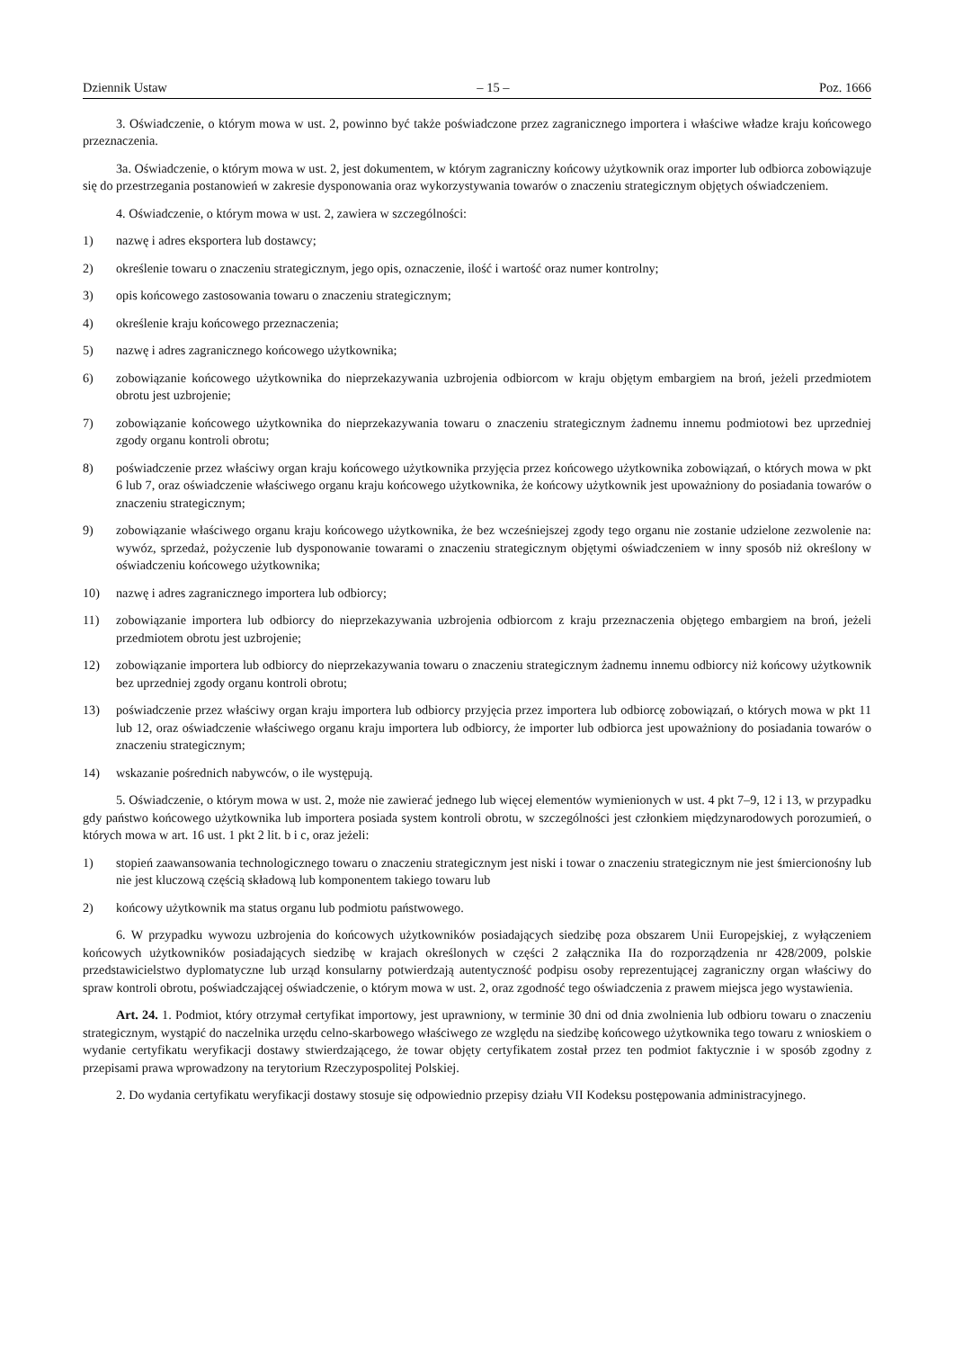Dziennik Ustaw – 15 – Poz. 1666
3. Oświadczenie, o którym mowa w ust. 2, powinno być także poświadczone przez zagranicznego importera i właściwe władze kraju końcowego przeznaczenia.
3a. Oświadczenie, o którym mowa w ust. 2, jest dokumentem, w którym zagraniczny końcowy użytkownik oraz importer lub odbiorca zobowiązuje się do przestrzegania postanowień w zakresie dysponowania oraz wykorzystywania towarów o znaczeniu strategicznym objętych oświadczeniem.
4. Oświadczenie, o którym mowa w ust. 2, zawiera w szczególności:
1) nazwę i adres eksportera lub dostawcy;
2) określenie towaru o znaczeniu strategicznym, jego opis, oznaczenie, ilość i wartość oraz numer kontrolny;
3) opis końcowego zastosowania towaru o znaczeniu strategicznym;
4) określenie kraju końcowego przeznaczenia;
5) nazwę i adres zagranicznego końcowego użytkownika;
6) zobowiązanie końcowego użytkownika do nieprzekazywania uzbrojenia odbiorcom w kraju objętym embargiem na broń, jeżeli przedmiotem obrotu jest uzbrojenie;
7) zobowiązanie końcowego użytkownika do nieprzekazywania towaru o znaczeniu strategicznym żadnemu innemu podmiotowi bez uprzedniej zgody organu kontroli obrotu;
8) poświadczenie przez właściwy organ kraju końcowego użytkownika przyjęcia przez końcowego użytkownika zobowiązań, o których mowa w pkt 6 lub 7, oraz oświadczenie właściwego organu kraju końcowego użytkownika, że końcowy użytkownik jest upoważniony do posiadania towarów o znaczeniu strategicznym;
9) zobowiązanie właściwego organu kraju końcowego użytkownika, że bez wcześniejszej zgody tego organu nie zostanie udzielone zezwolenie na: wywóz, sprzedaż, pożyczenie lub dysponowanie towarami o znaczeniu strategicznym objętymi oświadczeniem w inny sposób niż określony w oświadczeniu końcowego użytkownika;
10) nazwę i adres zagranicznego importera lub odbiorcy;
11) zobowiązanie importera lub odbiorcy do nieprzekazywania uzbrojenia odbiorcom z kraju przeznaczenia objętego embargiem na broń, jeżeli przedmiotem obrotu jest uzbrojenie;
12) zobowiązanie importera lub odbiorcy do nieprzekazywania towaru o znaczeniu strategicznym żadnemu innemu odbiorcy niż końcowy użytkownik bez uprzedniej zgody organu kontroli obrotu;
13) poświadczenie przez właściwy organ kraju importera lub odbiorcy przyjęcia przez importera lub odbiorcę zobowiązań, o których mowa w pkt 11 lub 12, oraz oświadczenie właściwego organu kraju importera lub odbiorcy, że importer lub odbiorca jest upoważniony do posiadania towarów o znaczeniu strategicznym;
14) wskazanie pośrednich nabywców, o ile występują.
5. Oświadczenie, o którym mowa w ust. 2, może nie zawierać jednego lub więcej elementów wymienionych w ust. 4 pkt 7–9, 12 i 13, w przypadku gdy państwo końcowego użytkownika lub importera posiada system kontroli obrotu, w szczególności jest członkiem międzynarodowych porozumień, o których mowa w art. 16 ust. 1 pkt 2 lit. b i c, oraz jeżeli:
1) stopień zaawansowania technologicznego towaru o znaczeniu strategicznym jest niski i towar o znaczeniu strategicznym nie jest śmiercionośny lub nie jest kluczową częścią składową lub komponentem takiego towaru lub
2) końcowy użytkownik ma status organu lub podmiotu państwowego.
6. W przypadku wywozu uzbrojenia do końcowych użytkowników posiadających siedzibę poza obszarem Unii Europejskiej, z wyłączeniem końcowych użytkowników posiadających siedzibę w krajach określonych w części 2 załącznika IIa do rozporządzenia nr 428/2009, polskie przedstawicielstwo dyplomatyczne lub urząd konsularny potwierdzają autentyczność podpisu osoby reprezentującej zagraniczny organ właściwy do spraw kontroli obrotu, poświadczającej oświadczenie, o którym mowa w ust. 2, oraz zgodność tego oświadczenia z prawem miejsca jego wystawienia.
Art. 24. 1. Podmiot, który otrzymał certyfikat importowy, jest uprawniony, w terminie 30 dni od dnia zwolnienia lub odbioru towaru o znaczeniu strategicznym, wystąpić do naczelnika urzędu celno-skarbowego właściwego ze względu na siedzibę końcowego użytkownika tego towaru z wnioskiem o wydanie certyfikatu weryfikacji dostawy stwierdzającego, że towar objęty certyfikatem został przez ten podmiot faktycznie i w sposób zgodny z przepisami prawa wprowadzony na terytorium Rzeczypospolitej Polskiej.
2. Do wydania certyfikatu weryfikacji dostawy stosuje się odpowiednio przepisy działu VII Kodeksu postępowania administracyjnego.